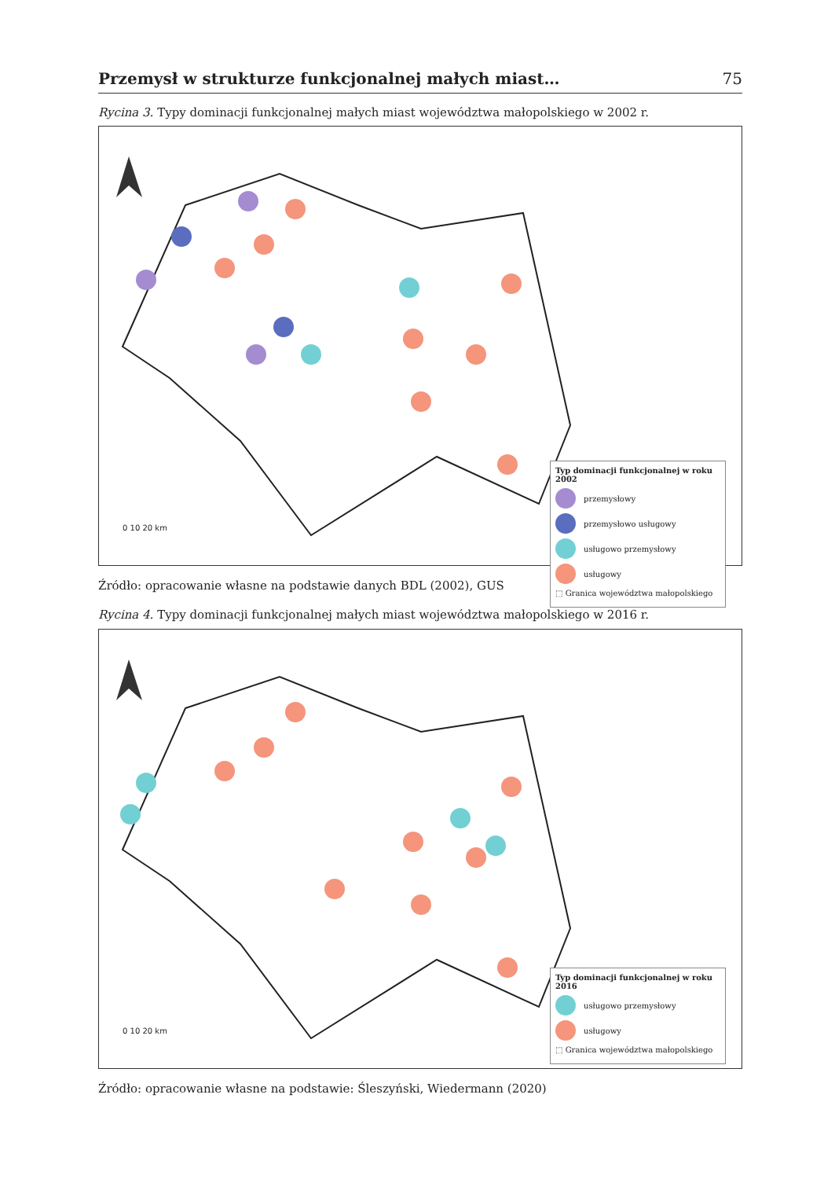Przemysł w strukturze funkcjonalnej małych miast… 75
Rycina 3. Typy dominacji funkcjonalnej małych miast województwa małopolskiego w 2002 r.
0 10 20 km
Typ dominacji funkcjonalnej w roku 2002
przemysłowy
przemysłowo usługowy
usługowo przemysłowy
usługowy
⬚ Granica województwa małopolskiego
Źródło: opracowanie własne na podstawie danych BDL (2002), GUS
Rycina 4. Typy dominacji funkcjonalnej małych miast województwa małopolskiego w 2016 r.
0 10 20 km
Typ dominacji funkcjonalnej w roku 2016
usługowo przemysłowy
usługowy
⬚ Granica województwa małopolskiego
Źródło: opracowanie własne na podstawie: Śleszyński, Wiedermann (2020)